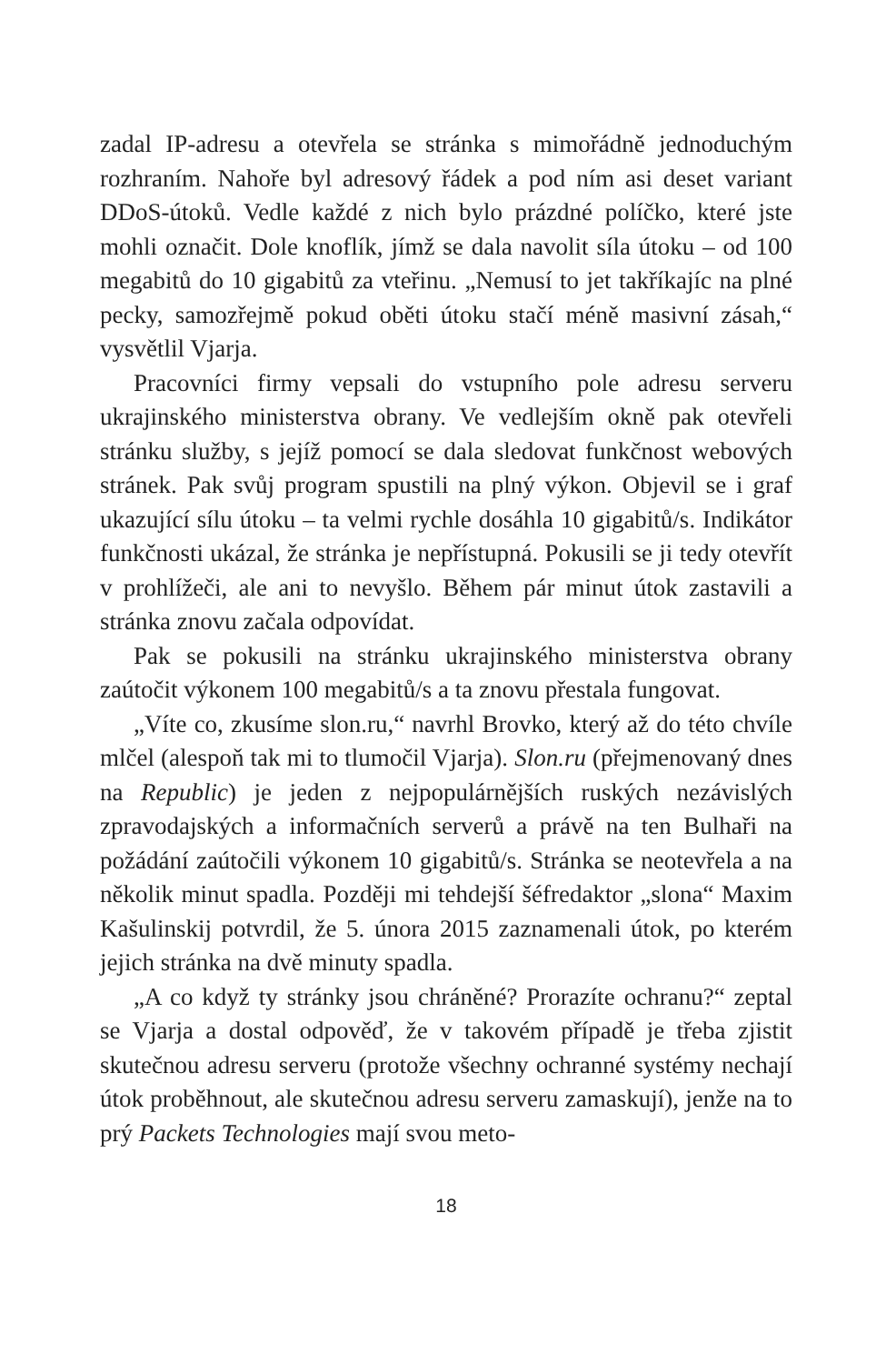zadal IP-adresu a otevřela se stránka s mimořádně jednoduchým rozhraním. Nahoře byl adresový řádek a pod ním asi deset variant DDoS-útoků. Vedle každé z nich bylo prázdné políčko, které jste mohli označit. Dole knoflík, jímž se dala navolit síla útoku – od 100 megabitů do 10 gigabitů za vteřinu. „Nemusí to jet takříkajíc na plné pecky, samozřejmě pokud oběti útoku stačí méně masivní zásah,“ vysvětlil Vjarja.
Pracovníci firmy vepsali do vstupního pole adresu serveru ukrajinského ministerstva obrany. Ve vedlejším okně pak otevřeli stránku služby, s jejíž pomocí se dala sledovat funkčnost webových stránek. Pak svůj program spustili na plný výkon. Objevil se i graf ukazující sílu útoku – ta velmi rychle dosáhla 10 gigabitů/s. Indikátor funkčnosti ukázal, že stránka je nepřístupná. Pokusili se ji tedy otevřít v prohlížeči, ale ani to nevyšlo. Během pár minut útok zastavili a stránka znovu začala odpovídat.
Pak se pokusili na stránku ukrajinského ministerstva obrany zaútočit výkonem 100 megabitů/s a ta znovu přestala fungovat.
„Víte co, zkusíme slon.ru,“ navrhl Brovko, který až do této chvíle mlčel (alespoň tak mi to tlumočil Vjarja). Slon.ru (přejmenovaný dnes na Republic) je jeden z nejpopulárnějších ruských nezávislých zpravodajských a informačních serverů a právě na ten Bulhaři na požádání zaútočili výkonem 10 gigabitů/s. Stránka se neotevřela a na několik minut spadla. Později mi tehdejší šéfredaktor „slona“ Maxim Kašulinskij potvrdil, že 5. února 2015 zaznamenali útok, po kterém jejich stránka na dvě minuty spadla.
„A co když ty stránky jsou chráněné? Prorazíte ochranu?“ zeptal se Vjarja a dostal odpověď, že v takovém případě je třeba zjistit skutečnou adresu serveru (protože všechny ochranné systémy nechají útok proběhnout, ale skutečnou adresu serveru zamaskují), jenže na to prý Packets Technologies mají svou meto-
18